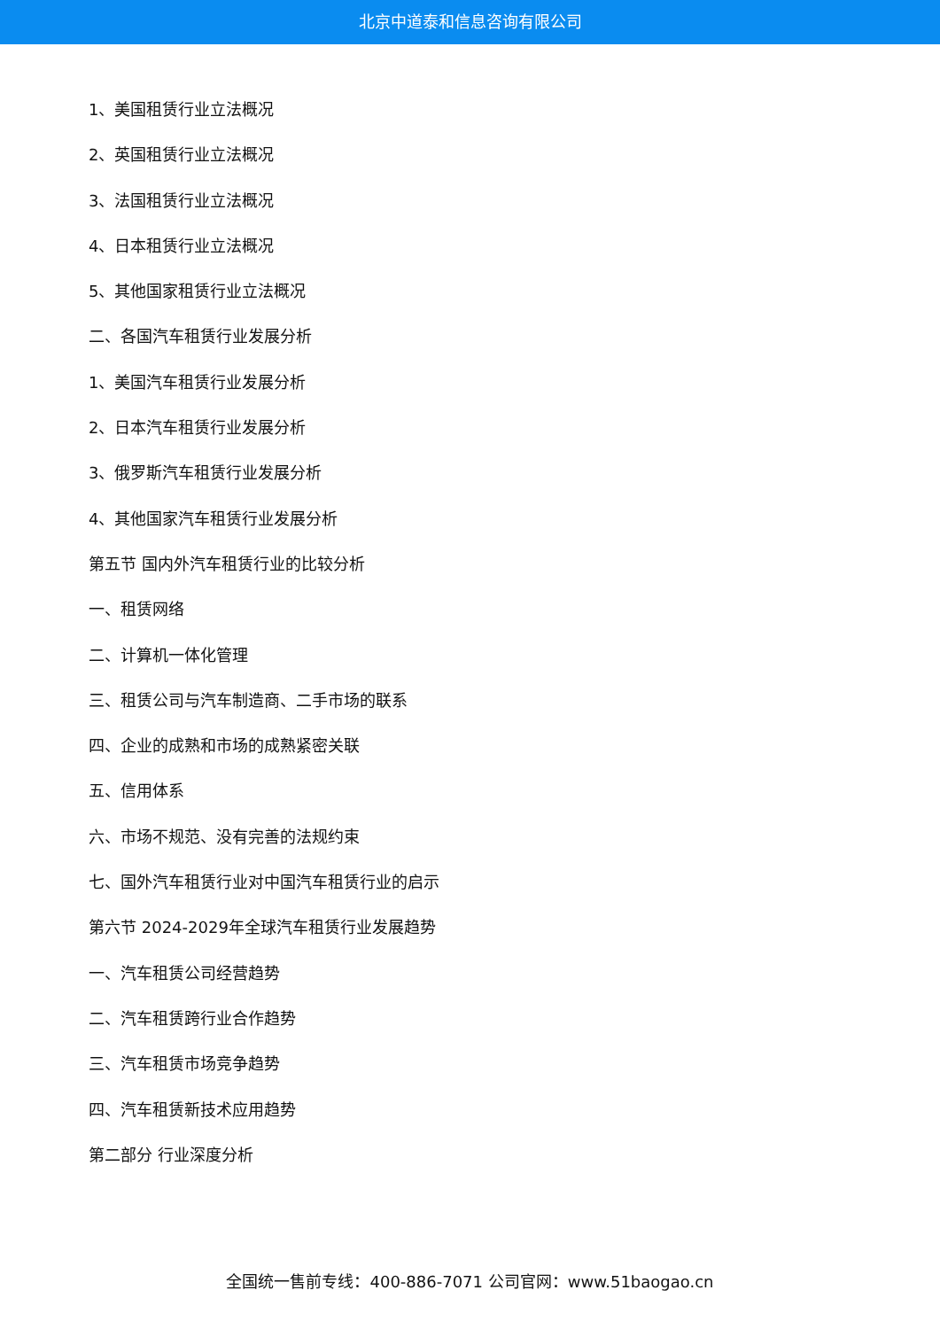北京中道泰和信息咨询有限公司
1、美国租赁行业立法概况
2、英国租赁行业立法概况
3、法国租赁行业立法概况
4、日本租赁行业立法概况
5、其他国家租赁行业立法概况
二、各国汽车租赁行业发展分析
1、美国汽车租赁行业发展分析
2、日本汽车租赁行业发展分析
3、俄罗斯汽车租赁行业发展分析
4、其他国家汽车租赁行业发展分析
第五节 国内外汽车租赁行业的比较分析
一、租赁网络
二、计算机一体化管理
三、租赁公司与汽车制造商、二手市场的联系
四、企业的成熟和市场的成熟紧密关联
五、信用体系
六、市场不规范、没有完善的法规约束
七、国外汽车租赁行业对中国汽车租赁行业的启示
第六节 2024-2029年全球汽车租赁行业发展趋势
一、汽车租赁公司经营趋势
二、汽车租赁跨行业合作趋势
三、汽车租赁市场竞争趋势
四、汽车租赁新技术应用趋势
第二部分 行业深度分析
全国统一售前专线：400-886-7071 公司官网：www.51baogao.cn